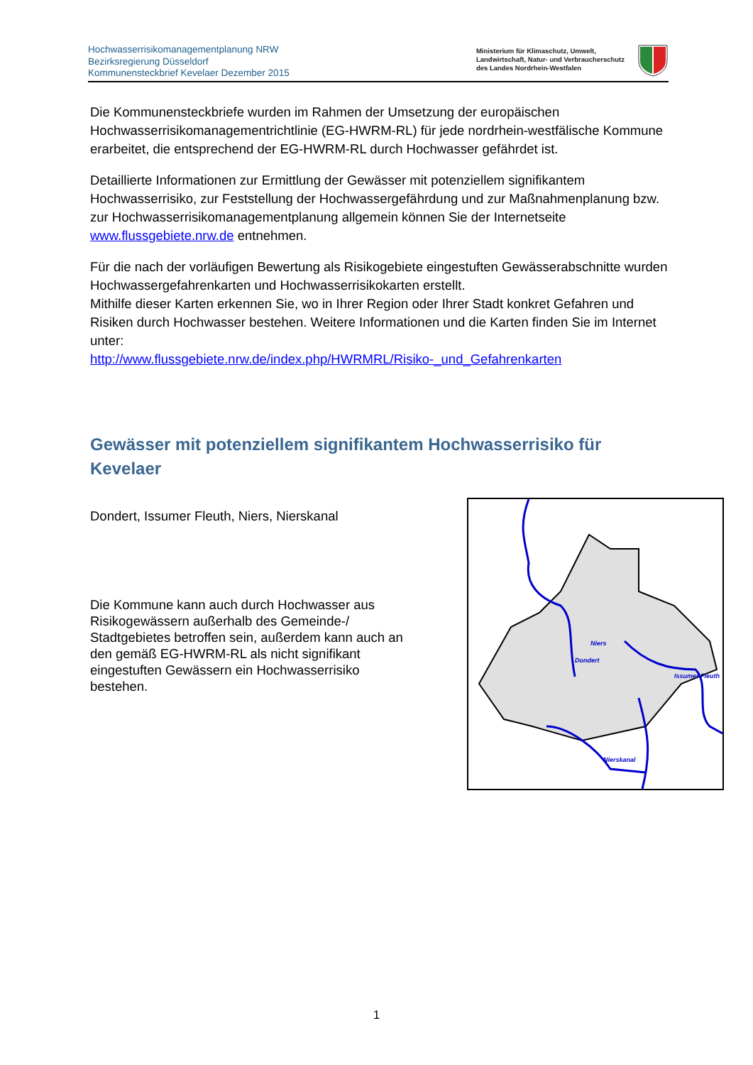Hochwasserrisikomanagementplanung NRW
Bezirksregierung Düsseldorf
Kommunensteckbrief Kevelaer Dezember 2015
Ministerium für Klimaschutz, Umwelt,
Landwirtschaft, Natur- und Verbraucherschutz
des Landes Nordrhein-Westfalen
Die Kommunensteckbriefe wurden im Rahmen der Umsetzung der europäischen Hochwasserrisikomanagementrichtlinie (EG-HWRM-RL) für jede nordrhein-westfälische Kommune erarbeitet, die entsprechend der EG-HWRM-RL durch Hochwasser gefährdet ist.
Detaillierte Informationen zur Ermittlung der Gewässer mit potenziellem signifikantem Hochwasserrisiko, zur Feststellung der Hochwassergefährdung und zur Maßnahmenplanung bzw. zur Hochwasserrisikomanagementplanung allgemein können Sie der Internetseite www.flussgebiete.nrw.de entnehmen.
Für die nach der vorläufigen Bewertung als Risikogebiete eingestuften Gewässerabschnitte wurden Hochwassergefahrenkarten und Hochwasserrisikokarten erstellt.
Mithilfe dieser Karten erkennen Sie, wo in Ihrer Region oder Ihrer Stadt konkret Gefahren und Risiken durch Hochwasser bestehen. Weitere Informationen und die Karten finden Sie im Internet unter:
http://www.flussgebiete.nrw.de/index.php/HWRMRL/Risiko-_und_Gefahrenkarten
Gewässer mit potenziellem signifikantem Hochwasserrisiko für Kevelaer
Dondert, Issumer Fleuth, Niers, Nierskanal
Die Kommune kann auch durch Hochwasser aus Risikogewässern außerhalb des Gemeinde-/ Stadtgebietes betroffen sein, außerdem kann auch an den gemäß EG-HWRM-RL als nicht signifikant eingestuften Gewässern ein Hochwasserrisiko bestehen.
Niers
Issumer Fleuth
Nierskanal
Dondert
1